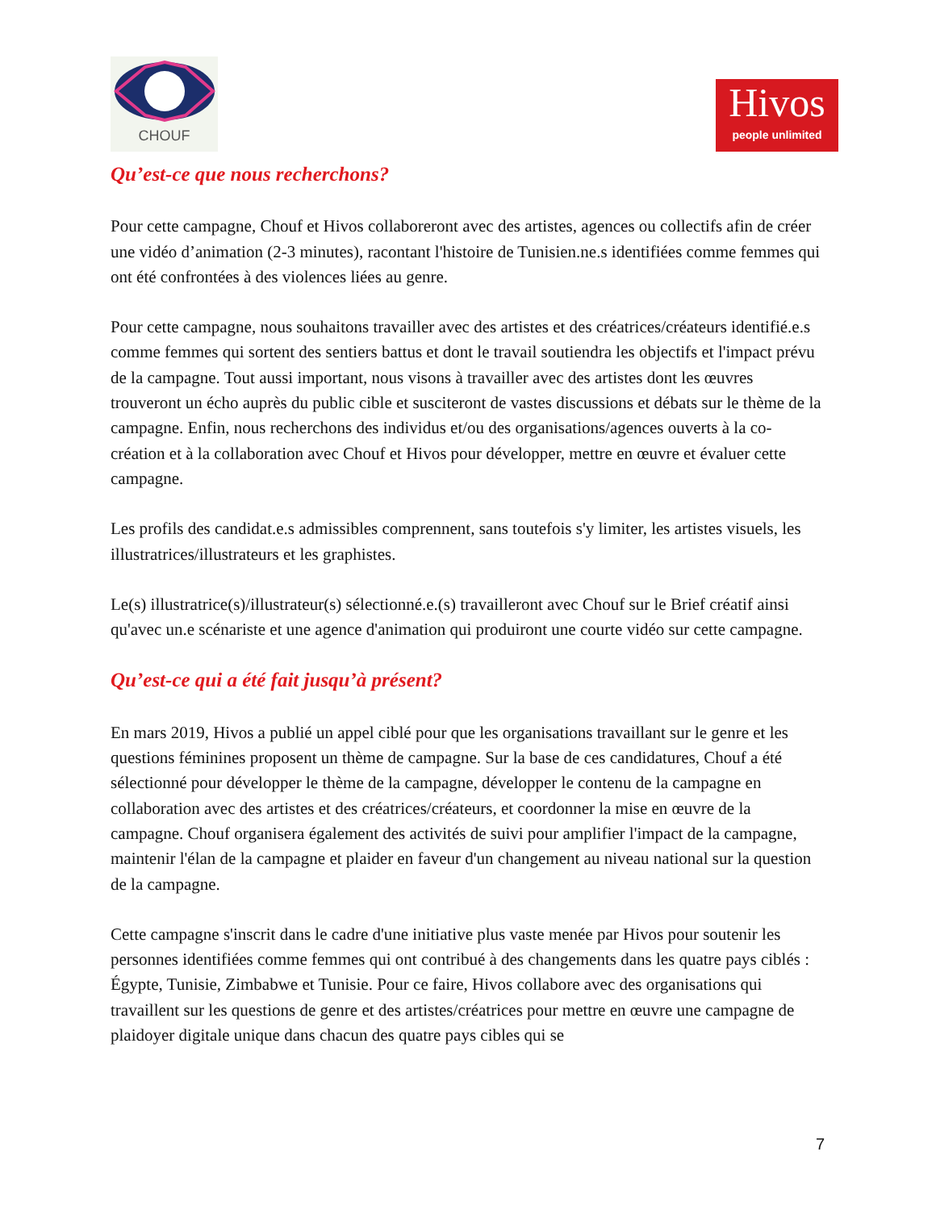CHOUF
Hivos
people unlimited
Qu’est-ce que nous recherchons?
Pour cette campagne, Chouf et Hivos collaboreront avec des artistes, agences ou collectifs afin de créer une vidéo d’animation (2-3 minutes), racontant l'histoire de Tunisien.ne.s identifiées comme femmes qui ont été confrontées à des violences liées au genre.
Pour cette campagne, nous souhaitons travailler avec des artistes et des créatrices/créateurs identifié.e.s comme femmes qui sortent des sentiers battus et dont le travail soutiendra les objectifs et l'impact prévu de la campagne. Tout aussi important, nous visons à travailler avec des artistes dont les œuvres trouveront un écho auprès du public cible et susciteront de vastes discussions et débats sur le thème de la campagne. Enfin, nous recherchons des individus et/ou des organisations/agences ouverts à la co-création et à la collaboration avec Chouf et Hivos pour développer, mettre en œuvre et évaluer cette campagne.
Les profils des candidat.e.s admissibles comprennent, sans toutefois s'y limiter, les artistes visuels, les illustratrices/illustrateurs et les graphistes.
Le(s) illustratrice(s)/illustrateur(s) sélectionné.e.(s) travailleront avec Chouf sur le Brief créatif ainsi qu'avec un.e scénariste et une agence d'animation qui produiront une courte vidéo sur cette campagne.
Qu’est-ce qui a été fait jusqu’à présent?
En mars 2019, Hivos a publié un appel ciblé pour que les organisations travaillant sur le genre et les questions féminines proposent un thème de campagne. Sur la base de ces candidatures, Chouf a été sélectionné pour développer le thème de la campagne, développer le contenu de la campagne en collaboration avec des artistes et des créatrices/créateurs, et coordonner la mise en œuvre de la campagne. Chouf organisera également des activités de suivi pour amplifier l'impact de la campagne, maintenir l'élan de la campagne et plaider en faveur d'un changement au niveau national sur la question de la campagne.
Cette campagne s'inscrit dans le cadre d'une initiative plus vaste menée par Hivos pour soutenir les personnes identifiées comme femmes qui ont contribué à des changements dans les quatre pays ciblés : Égypte, Tunisie, Zimbabwe et Tunisie. Pour ce faire, Hivos collabore avec des organisations qui travaillent sur les questions de genre et des artistes/créatrices pour mettre en œuvre une campagne de plaidoyer digitale unique dans chacun des quatre pays cibles qui se
7